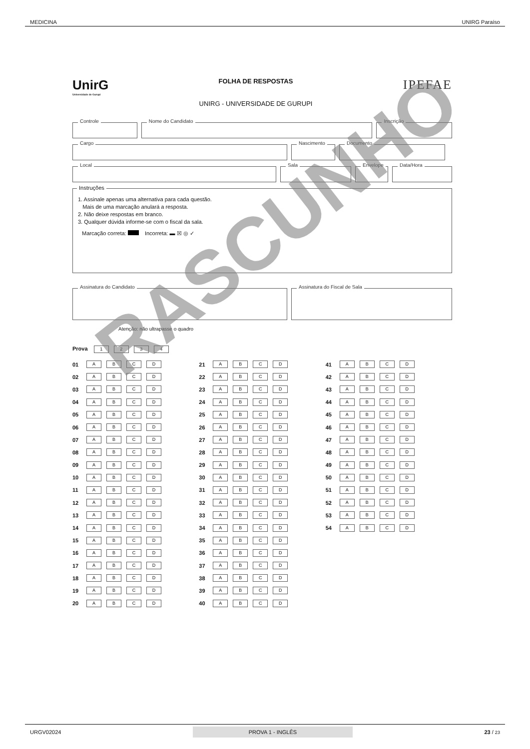MEDICINA UNIRG Paraíso
UnirG
Universidade de Gurupi
FOLHA DE RESPOSTAS
UNIRG - UNIVERSIDADE DE GURUPI
IPEFAE
Controle
Nome do Candidato
Inscrição
Cargo
Nascimento
Documento
Local
Sala
Envelope
Data/Hora
Instruções
1. Assinale apenas uma alternativa para cada questão.
Mais de uma marcação anulará a resposta.
2. Não deixe respostas em branco.
3. Qualquer dúvida informe-se com o fiscal da sala.
Marcação correta: Incorreta: ▬ ☒ ◎ ✓
Assinatura do Candidato
Assinatura do Fiscal de Sala
Atenção: não ultrapasse o quadro
Prova 1234
01 ABCD
02 ABCD
03 ABCD
04 ABCD
05 ABCD
06 ABCD
07 ABCD
08 ABCD
09 ABCD
10 ABCD
11 ABCD
12 ABCD
13 ABCD
14 ABCD
15 ABCD
16 ABCD
17 ABCD
18 ABCD
19 ABCD
20 ABCD
21 ABCD
22 ABCD
23 ABCD
24 ABCD
25 ABCD
26 ABCD
27 ABCD
28 ABCD
29 ABCD
30 ABCD
31 ABCD
32 ABCD
33 ABCD
34 ABCD
35 ABCD
36 ABCD
37 ABCD
38 ABCD
39 ABCD
40 ABCD
41 ABCD
42 ABCD
43 ABCD
44 ABCD
45 ABCD
46 ABCD
47 ABCD
48 ABCD
49 ABCD
50 ABCD
51 ABCD
52 ABCD
53 ABCD
54 ABCD
RASCUNHO
URGV02024 PROVA 1 - INGLÊS 23 / 23